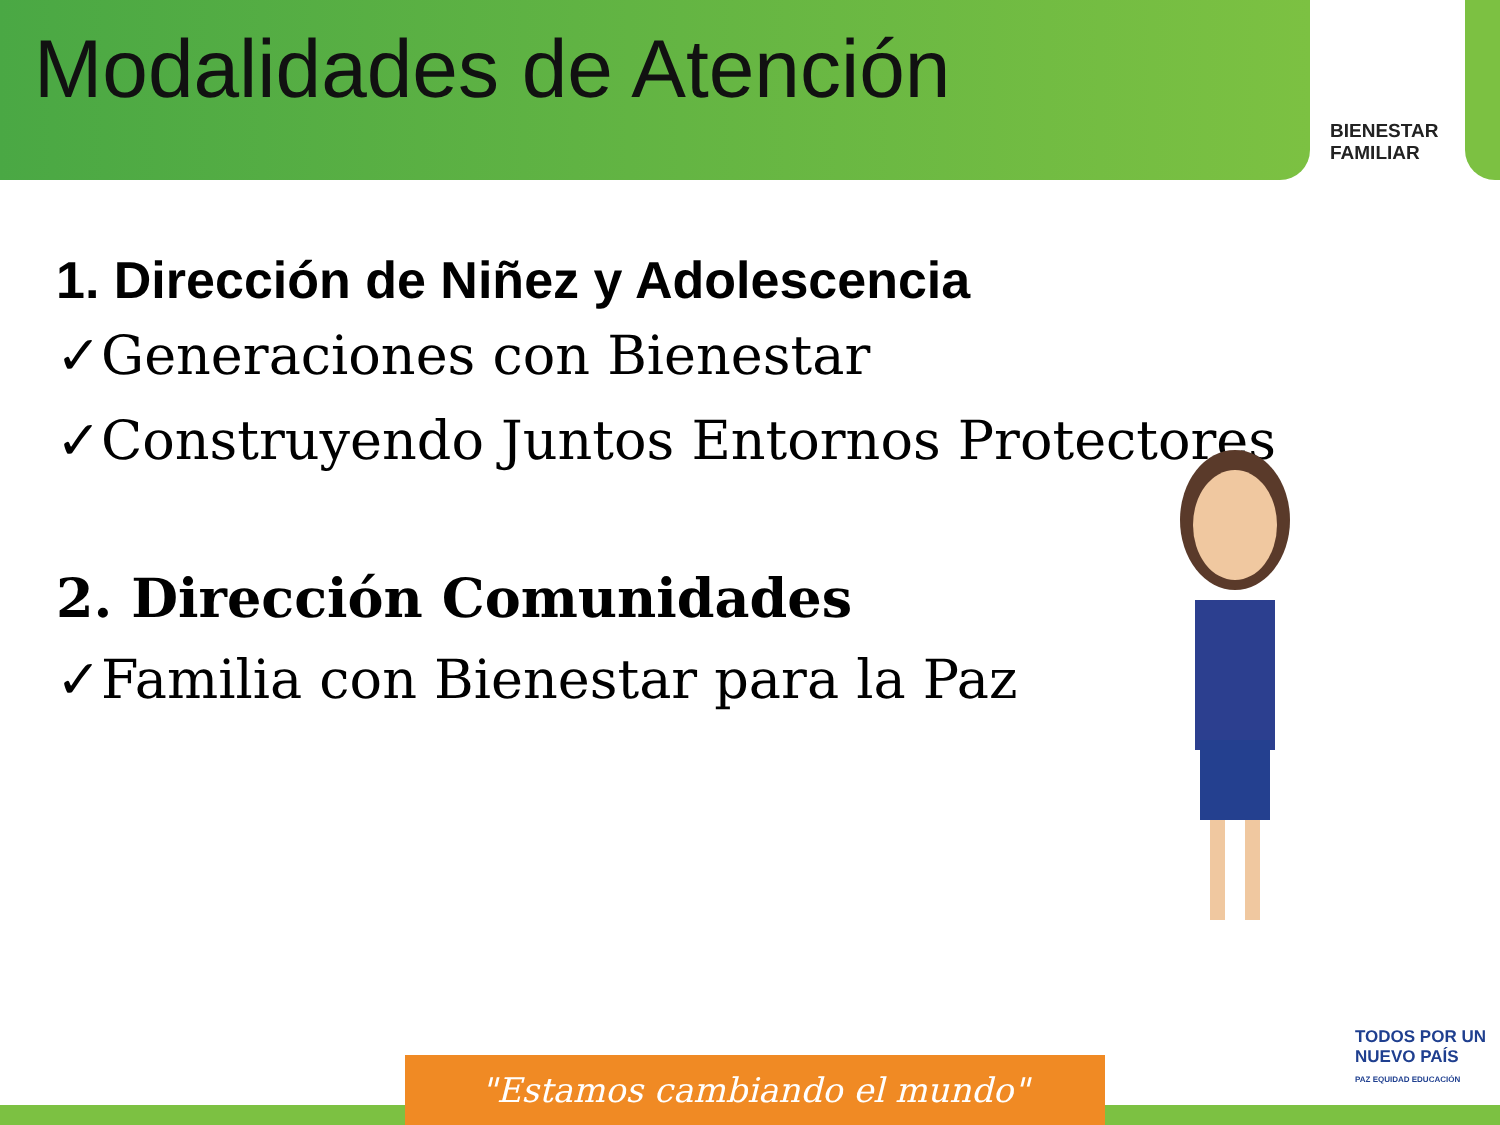Modalidades de Atención
BIENESTAR
FAMILIAR
1. Dirección de Niñez y Adolescencia
✓Generaciones con Bienestar
✓Construyendo Juntos Entornos Protectores
2. Dirección Comunidades
✓Familia con Bienestar para la Paz
TODOS POR UN
NUEVO PAÍS
PAZ EQUIDAD EDUCACIÓN
"Estamos cambiando el mundo"